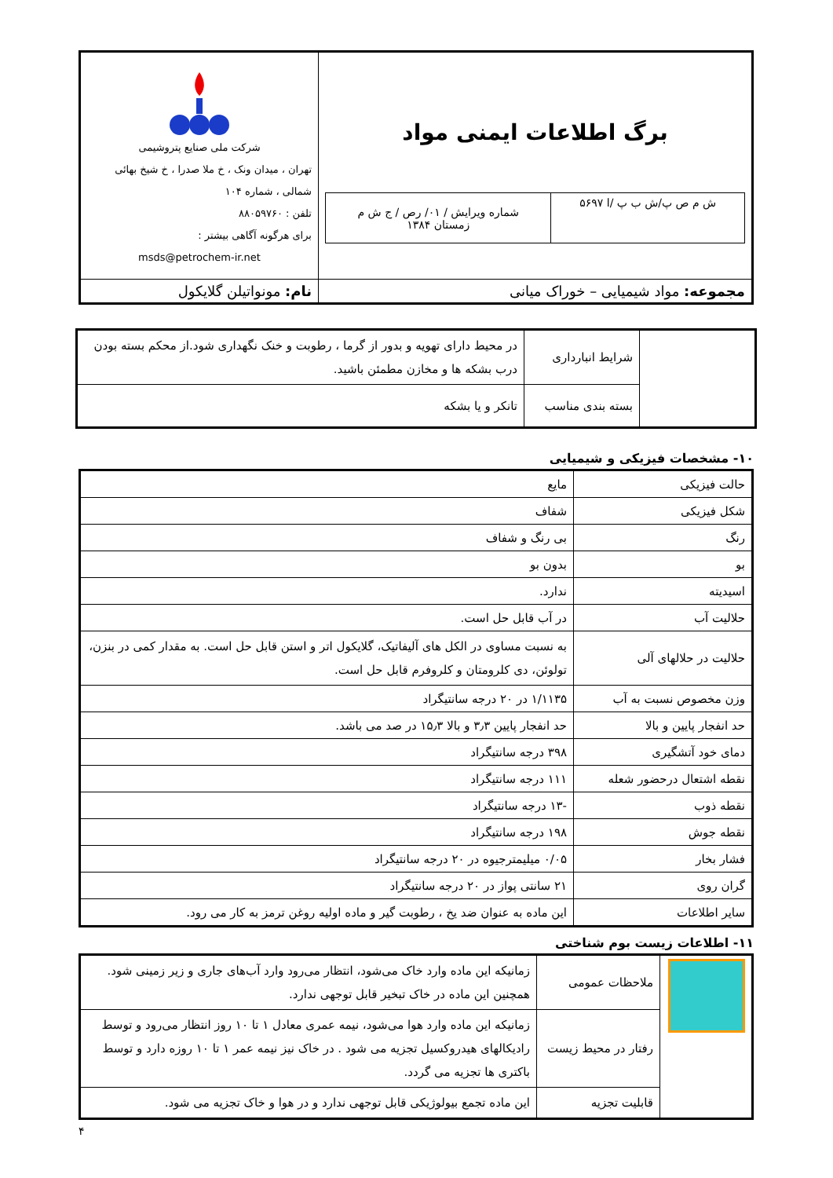| برگ اطلاعات ایمنی مواد / ش م ص پ/ش ب پ /ا ۵۶۹۷ / شماره ویرایش / ۰۱/ رص / ج ش م زمستان ۱۳۸۴ / | شرکت ملی صنایع پتروشیمی تهران ، میدان ونک ، خ ملا صدرا ، خ شیخ بهائی شمالی ، شماره ۱۰۴ تلفن : ۸۸۰۵۹۷۶۰ برای هرگونه آگاهی بیشتر : msds@petrochem-ir.net |
| مجموعه: مواد شیمیایی – خوراک میانی | نام: مونواتیلن گلایکول |
| | شرایط انبارداری | در محیط دارای تهویه و بدور از گرما ، رطوبت و خنک نگهداری شود.از محکم بسته بودن درب بشکه ها و مخازن مطمئن باشید. |
| | بسته بندی مناسب | تانکر و یا بشکه |
۱۰- مشخصات فیزیکی و شیمیایی
| حالت فیزیکی | مایع |
| شکل فیزیکی | شفاف |
| رنگ | بی رنگ و شفاف |
| بو | بدون بو |
| اسیدیته | ندارد. |
| حلالیت آب | در آب قابل حل است. |
| حلالیت در حلالهای آلی | به نسبت مساوی در الکل های آلیفاتیک، گلایکول اتر و استن قابل حل است. به مقدار کمی در بنزن، تولوئن، دی کلرومتان و کلروفرم قابل حل است. |
| وزن مخصوص نسبت به آب | ۱/۱۱۳۵ در ۲۰ درجه سانتیگراد |
| حد انفجار پایین و بالا | حد انفجار پایین ۳٫۳ و بالا ۱۵٫۳ در صد می باشد. |
| دمای خود آتشگیری | ۳۹۸ درجه سانتیگراد |
| نقطه اشتعال درحضور شعله | ۱۱۱ درجه سانتیگراد |
| نقطه ذوب | -۱۳ درجه سانتیگراد |
| نقطه جوش | ۱۹۸ درجه سانتیگراد |
| فشار بخار | ۰/۰۵ میلیمترجیوه در ۲۰ درجه سانتیگراد |
| گران روی | ۲۱ سانتی پواز در ۲۰ درجه سانتیگراد |
| سایر اطلاعات | این ماده به عنوان ضد یخ ، رطوبت گیر و ماده اولیه روغن ترمز به کار می رود. |
۱۱- اطلاعات زیست بوم شناختی
| | ملاحظات عمومی | زمانیکه این ماده وارد خاک می‌شود، انتظار می‌رود وارد آب‌های جاری و زیر زمینی شود. همچنین این ماده در خاک تبخیر قابل توجهی ندارد. |
| | رفتار در محیط زیست | زمانیکه این ماده وارد هوا می‌شود، نیمه عمری معادل ۱ تا ۱۰ روز انتظار می‌رود و توسط رادیکالهای هیدروکسیل تجزیه می شود . در خاک نیز نیمه عمر ۱ تا ۱۰ روزه دارد و توسط باکتری ها تجزیه می گردد. |
| | قابلیت تجزیه | این ماده تجمع بیولوژیکی قابل توجهی ندارد و در هوا و خاک تجزیه می شود. |
۴